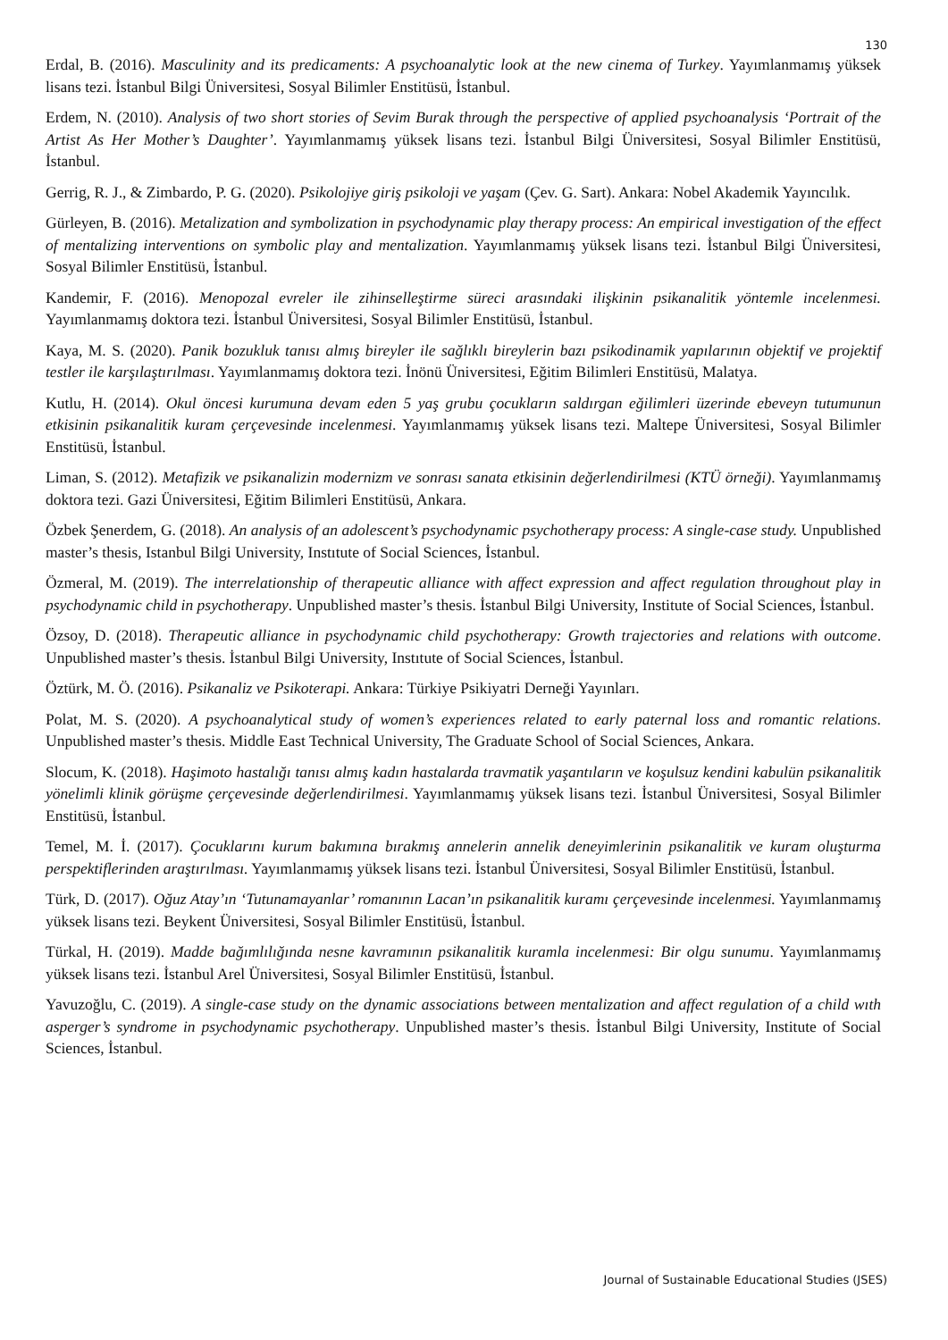130
Erdal, B. (2016). Masculinity and its predicaments: A psychoanalytic look at the new cinema of Turkey. Yayımlanmamış yüksek lisans tezi. İstanbul Bilgi Üniversitesi, Sosyal Bilimler Enstitüsü, İstanbul.
Erdem, N. (2010). Analysis of two short stories of Sevim Burak through the perspective of applied psychoanalysis ‘Portrait of the Artist As Her Mother’s Daughter’. Yayımlanmamış yüksek lisans tezi. İstanbul Bilgi Üniversitesi, Sosyal Bilimler Enstitüsü, İstanbul.
Gerrig, R. J., & Zimbardo, P. G. (2020). Psikolojiye giriş psikoloji ve yaşam (Çev. G. Sart). Ankara: Nobel Akademik Yayıncılık.
Gürleyen, B. (2016). Metalization and symbolization in psychodynamic play therapy process: An empirical investigation of the effect of mentalizing interventions on symbolic play and mentalization. Yayımlanmamış yüksek lisans tezi. İstanbul Bilgi Üniversitesi, Sosyal Bilimler Enstitüsü, İstanbul.
Kandemir, F. (2016). Menopozal evreler ile zihinselleştirme süreci arasındaki ilişkinin psikanalitik yöntemle incelenmesi. Yayımlanmamış doktora tezi. İstanbul Üniversitesi, Sosyal Bilimler Enstitüsü, İstanbul.
Kaya, M. S. (2020). Panik bozukluk tanısı almış bireyler ile sağlıklı bireylerin bazı psikodinamik yapılarının objektif ve projektif testler ile karşılaştırılması. Yayımlanmamış doktora tezi. İnönü Üniversitesi, Eğitim Bilimleri Enstitüsü, Malatya.
Kutlu, H. (2014). Okul öncesi kurumuna devam eden 5 yaş grubu çocukların saldırgan eğilimleri üzerinde ebeveyn tutumunun etkisinin psikanalitik kuram çerçevesinde incelenmesi. Yayımlanmamış yüksek lisans tezi. Maltepe Üniversitesi, Sosyal Bilimler Enstitüsü, İstanbul.
Liman, S. (2012). Metafizik ve psikanalizin modernizm ve sonrası sanata etkisinin değerlendirilmesi (KTÜ örneği). Yayımlanmamış doktora tezi. Gazi Üniversitesi, Eğitim Bilimleri Enstitüsü, Ankara.
Özbek Şenerdem, G. (2018). An analysis of an adolescent’s psychodynamic psychotherapy process: A single-case study. Unpublished master’s thesis, Istanbul Bilgi University, Instıtute of Social Sciences, İstanbul.
Özmeral, M. (2019). The interrelationship of therapeutic alliance with affect expression and affect regulation throughout play in psychodynamic child in psychotherapy. Unpublished master’s thesis. İstanbul Bilgi University, Institute of Social Sciences, İstanbul.
Özsoy, D. (2018). Therapeutic alliance in psychodynamic child psychotherapy: Growth trajectories and relations with outcome. Unpublished master’s thesis. İstanbul Bilgi University, Instıtute of Social Sciences, İstanbul.
Öztürk, M. Ö. (2016). Psikanaliz ve Psikoterapi. Ankara: Türkiye Psikiyatri Derneği Yayınları.
Polat, M. S. (2020). A psychoanalytical study of women’s experiences related to early paternal loss and romantic relations. Unpublished master’s thesis. Middle East Technical University, The Graduate School of Social Sciences, Ankara.
Slocum, K. (2018). Haşimoto hastalığı tanısı almış kadın hastalarda travmatik yaşantıların ve koşulsuz kendini kabulün psikanalitik yönelimli klinik görüşme çerçevesinde değerlendirilmesi. Yayımlanmamış yüksek lisans tezi. İstanbul Üniversitesi, Sosyal Bilimler Enstitüsü, İstanbul.
Temel, M. İ. (2017). Çocuklarını kurum bakımına bırakmış annelerin annelik deneyimlerinin psikanalitik ve kuram oluşturma perspektiflerinden araştırılması. Yayımlanmamış yüksek lisans tezi. İstanbul Üniversitesi, Sosyal Bilimler Enstitüsü, İstanbul.
Türk, D. (2017). Oğuz Atay’ın ‘Tutunamayanlar’ romanının Lacan’ın psikanalitik kuramı çerçevesinde incelenmesi. Yayımlanmamış yüksek lisans tezi. Beykent Üniversitesi, Sosyal Bilimler Enstitüsü, İstanbul.
Türkal, H. (2019). Madde bağımlılığında nesne kavramının psikanalitik kuramla incelenmesi: Bir olgu sunumu. Yayımlanmamış yüksek lisans tezi. İstanbul Arel Üniversitesi, Sosyal Bilimler Enstitüsü, İstanbul.
Yavuzoğlu, C. (2019). A single-case study on the dynamic associations between mentalization and affect regulation of a child wıth asperger’s syndrome in psychodynamic psychotherapy. Unpublished master’s thesis. İstanbul Bilgi University, Institute of Social Sciences, İstanbul.
Journal of Sustainable Educational Studies (JSES)